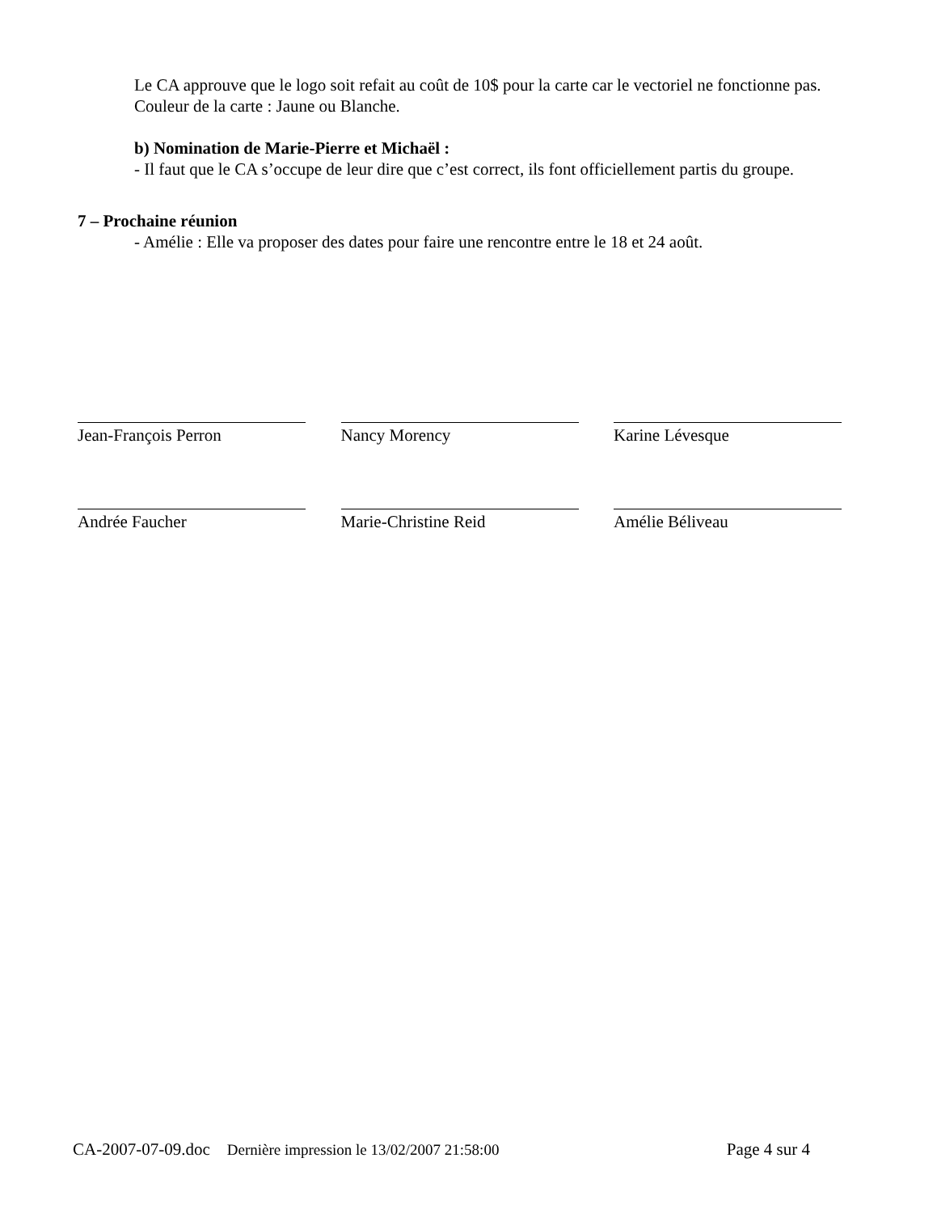Le CA approuve que le logo soit refait au coût de 10$ pour la carte car le vectoriel ne fonctionne pas. Couleur de la carte : Jaune ou Blanche.
b) Nomination de Marie-Pierre et Michaël :
- Il faut que le CA s’occupe de leur dire que c’est correct, ils font officiellement partis du groupe.
7 – Prochaine réunion
- Amélie : Elle va proposer des dates pour faire une rencontre entre le 18 et 24 août.
Jean-François Perron Nancy Morency Karine Lévesque
Andrée Faucher Marie-Christine Reid Amélie Béliveau
CA-2007-07-09.doc Dernière impression le 13/02/2007 21:58:00 Page 4 sur 4